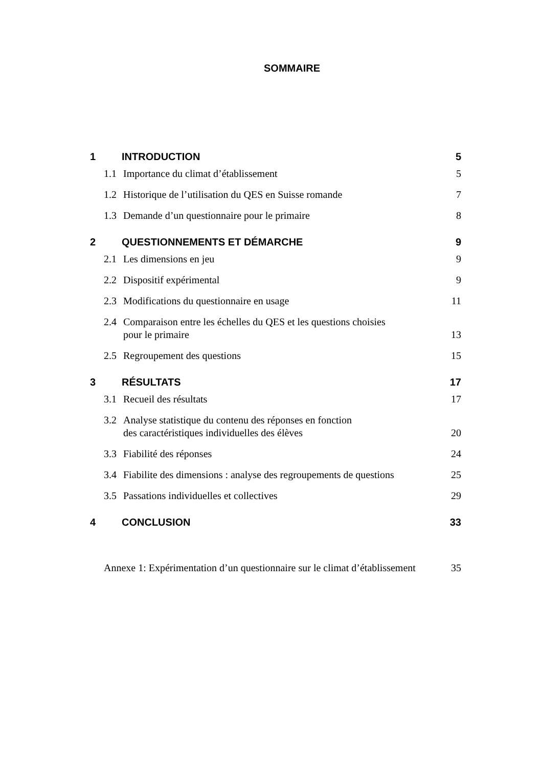SOMMAIRE
1 INTRODUCTION 5
1.1 Importance du climat d’établissement 5
1.2 Historique de l’utilisation du QES en Suisse romande 7
1.3 Demande d’un questionnaire pour le primaire 8
2 QUESTIONNEMENTS ET DÉMARCHE 9
2.1 Les dimensions en jeu 9
2.2 Dispositif expérimental 9
2.3 Modifications du questionnaire en usage 11
2.4 Comparaison entre les échelles du QES et les questions choisies
pour le primaire 13
2.5 Regroupement des questions 15
3 RÉSULTATS 17
3.1 Recueil des résultats 17
3.2 Analyse statistique du contenu des réponses en fonction
des caractéristiques individuelles des élèves 20
3.3 Fiabilité des réponses 24
3.4 Fiabilite des dimensions : analyse des regroupements de questions 25
3.5 Passations individuelles et collectives 29
4 CONCLUSION 33
Annexe 1: Expérimentation d’un questionnaire sur le climat d’établissement 35